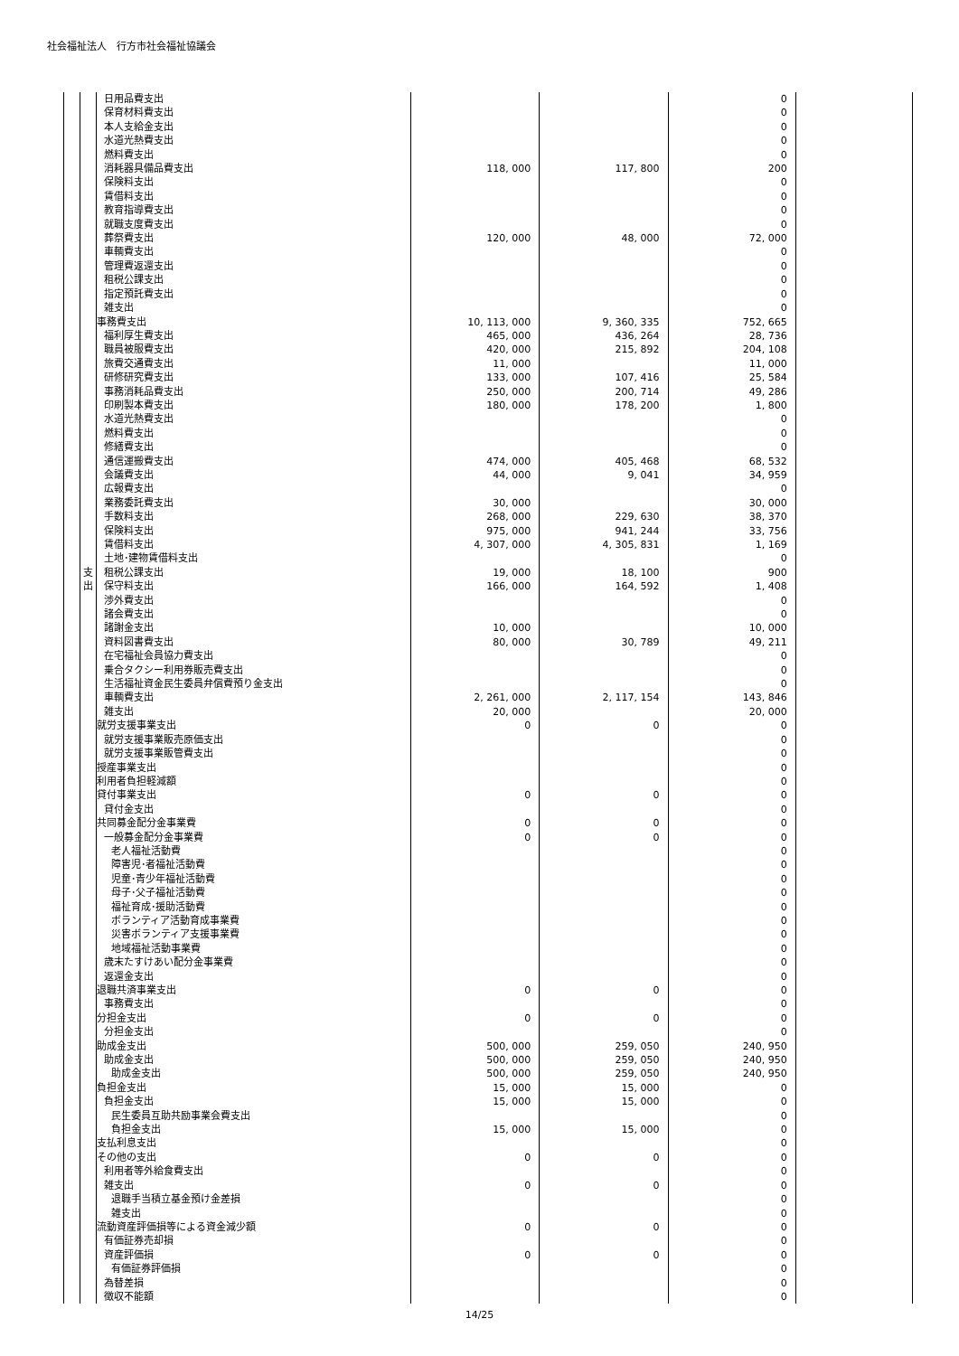社会福祉法人　行方市社会福祉協議会
| | | 日用品費支出 | | | 0 | |
| | | 保育材料費支出 | | | 0 | |
| | | 本人支給金支出 | | | 0 | |
| | | 水道光熱費支出 | | | 0 | |
| | | 燃料費支出 | | | 0 | |
| | | 消耗器具備品費支出 | 118, 000 | 117, 800 | 200 | |
| | | 保険料支出 | | | 0 | |
| | | 賃借料支出 | | | 0 | |
| | | 教育指導費支出 | | | 0 | |
| | | 就職支度費支出 | | | 0 | |
| | | 葬祭費支出 | 120, 000 | 48, 000 | 72, 000 | |
| | | 車輌費支出 | | | 0 | |
| | | 管理費返還支出 | | | 0 | |
| | | 租税公課支出 | | | 0 | |
| | | 指定預託費支出 | | | 0 | |
| | | 雑支出 | | | 0 | |
| | | 事務費支出 | 10, 113, 000 | 9, 360, 335 | 752, 665 | |
| | | 福利厚生費支出 | 465, 000 | 436, 264 | 28, 736 | |
| | | 職員被服費支出 | 420, 000 | 215, 892 | 204, 108 | |
| | | 旅費交通費支出 | 11, 000 | | 11, 000 | |
| | | 研修研究費支出 | 133, 000 | 107, 416 | 25, 584 | |
| | | 事務消耗品費支出 | 250, 000 | 200, 714 | 49, 286 | |
| | | 印刷製本費支出 | 180, 000 | 178, 200 | 1, 800 | |
| | | 水道光熱費支出 | | | 0 | |
| | | 燃料費支出 | | | 0 | |
| | | 修繕費支出 | | | 0 | |
| | | 通信運搬費支出 | 474, 000 | 405, 468 | 68, 532 | |
| | | 会議費支出 | 44, 000 | 9, 041 | 34, 959 | |
| | | 広報費支出 | | | 0 | |
| | | 業務委託費支出 | 30, 000 | | 30, 000 | |
| | | 手数料支出 | 268, 000 | 229, 630 | 38, 370 | |
| | | 保険料支出 | 975, 000 | 941, 244 | 33, 756 | |
| | | 賃借料支出 | 4, 307, 000 | 4, 305, 831 | 1, 169 | |
| | | 土地･建物賃借料支出 | | | 0 | |
| | 支 | 租税公課支出 | 19, 000 | 18, 100 | 900 | |
| | 出 | 保守料支出 | 166, 000 | 164, 592 | 1, 408 | |
| | | 渉外費支出 | | | 0 | |
| | | 諸会費支出 | | | 0 | |
| | | 諸謝金支出 | 10, 000 | | 10, 000 | |
| | | 資料図書費支出 | 80, 000 | 30, 789 | 49, 211 | |
| | | 在宅福祉会員協力費支出 | | | 0 | |
| | | 乗合タクシー利用券販売費支出 | | | 0 | |
| | | 生活福祉資金民生委員弁償費預り金支出 | | | 0 | |
| | | 車輌費支出 | 2, 261, 000 | 2, 117, 154 | 143, 846 | |
| | | 雑支出 | 20, 000 | | 20, 000 | |
| | | 就労支援事業支出 | 0 | 0 | 0 | |
| | | 就労支援事業販売原価支出 | | | 0 | |
| | | 就労支援事業販管費支出 | | | 0 | |
| | | 授産事業支出 | | | 0 | |
| | | 利用者負担軽減額 | | | 0 | |
| | | 貸付事業支出 | 0 | 0 | 0 | |
| | | 貸付金支出 | | | 0 | |
| | | 共同募金配分金事業費 | 0 | 0 | 0 | |
| | | 一般募金配分金事業費 | 0 | 0 | 0 | |
| | | 老人福祉活動費 | | | 0 | |
| | | 障害児･者福祉活動費 | | | 0 | |
| | | 児童･青少年福祉活動費 | | | 0 | |
| | | 母子･父子福祉活動費 | | | 0 | |
| | | 福祉育成･援助活動費 | | | 0 | |
| | | ボランティア活動育成事業費 | | | 0 | |
| | | 災害ボランティア支援事業費 | | | 0 | |
| | | 地域福祉活動事業費 | | | 0 | |
| | | 歳末たすけあい配分金事業費 | | | 0 | |
| | | 返還金支出 | | | 0 | |
| | | 退職共済事業支出 | 0 | 0 | 0 | |
| | | 事務費支出 | | | 0 | |
| | | 分担金支出 | 0 | 0 | 0 | |
| | | 分担金支出 | | | 0 | |
| | | 助成金支出 | 500, 000 | 259, 050 | 240, 950 | |
| | | 助成金支出 | 500, 000 | 259, 050 | 240, 950 | |
| | | 助成金支出 | 500, 000 | 259, 050 | 240, 950 | |
| | | 負担金支出 | 15, 000 | 15, 000 | 0 | |
| | | 負担金支出 | 15, 000 | 15, 000 | 0 | |
| | | 民生委員互助共励事業会費支出 | | | 0 | |
| | | 負担金支出 | 15, 000 | 15, 000 | 0 | |
| | | 支払利息支出 | | | 0 | |
| | | その他の支出 | 0 | 0 | 0 | |
| | | 利用者等外給食費支出 | | | 0 | |
| | | 雑支出 | 0 | 0 | 0 | |
| | | 退職手当積立基金預け金差損 | | | 0 | |
| | | 雑支出 | | | 0 | |
| | | 流動資産評価損等による資金減少額 | 0 | 0 | 0 | |
| | | 有価証券売却損 | | | 0 | |
| | | 資産評価損 | 0 | 0 | 0 | |
| | | 有価証券評価損 | | | 0 | |
| | | 為替差損 | | | 0 | |
| | | 徴収不能額 | | | 0 | |
14/25